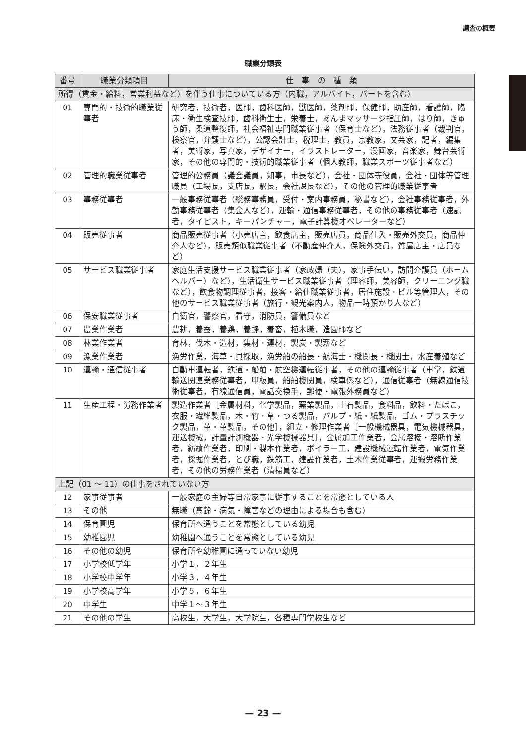調査の概要
職業分類表
| 番号 | 職業分類項目 | 仕 事 の 種 類 |
| --- | --- | --- |
| 所得（賃金・給料，営業利益など）を伴う仕事についている方（内職，アルバイト，パートを含む） | | |
| 01 | 専門的・技術的職業従事者 | 研究者，技術者，医師，歯科医師，獣医師，薬剤師，保健師，助産師，看護師，臨床・衛生検査技師，歯科衛生士，栄養士，あんまマッサージ指圧師，はり師，きゅう師，柔道整復師，社会福祉専門職業従事者（保育士など），法務従事者（裁判官，検察官，弁護士など），公認会計士，税理士，教員，宗教家，文芸家，記者，編集者，美術家，写真家，デザイナー，イラストレーター，漫画家，音楽家，舞台芸術家，その他の専門的・技術的職業従事者（個人教師，職業スポーツ従事者など） |
| 02 | 管理的職業従事者 | 管理的公務員（議会議員，知事，市長など），会社・団体等役員，会社・団体等管理職員（工場長，支店長，駅長，会社課長など），その他の管理的職業従事者 |
| 03 | 事務従事者 | 一般事務従事者（総務事務員，受付・案内事務員，秘書など），会社事務従事者，外勤事務従事者（集金人など），運輸・通信事務従事者，その他の事務従事者（速記者，タイピスト，キーパンチャー，電子計算機オペレーターなど） |
| 04 | 販売従事者 | 商品販売従事者（小売店主，飲食店主，販売店員，商品仕入・販売外交員，商品仲介人など），販売類似職業従事者（不動産仲介人，保険外交員，質屋店主・店員など） |
| 05 | サービス職業従事者 | 家庭生活支援サービス職業従事者（家政婦（夫），家事手伝い，訪問介護員（ホームヘルパー）など），生活衛生サービス職業従事者（理容師，美容師，クリーニング職など），飲食物調理従事者，接客・給仕職業従事者，居住施設・ビル等管理人，その他のサービス職業従事者（旅行・観光案内人，物品一時預かり人など） |
| 06 | 保安職業従事者 | 自衛官，警察官，看守，消防員，警備員など |
| 07 | 農業作業者 | 農耕，養蚕，養鶏，養蜂，養畜，植木職，造園師など |
| 08 | 林業作業者 | 育林，伐木・造材，集材・運材，製炭・製薪など |
| 09 | 漁業作業者 | 漁労作業，海草・貝採取，漁労船の船長・航海士・機関長・機関士，水産養殖など |
| 10 | 運輸・通信従事者 | 自動車運転者，鉄道・船舶・航空機運転従事者，その他の運輸従事者（車掌，鉄道輸送関連業務従事者，甲板員，船舶機関員，検車係など），通信従事者（無線通信技術従事者，有線通信員，電話交換手，郵便・電報外務員など） |
| 11 | 生産工程・労務作業者 | 製造作業者［金属材料，化学製品，窯業製品，土石製品，食料品，飲料・たばこ，衣服・繊維製品，木・竹・草・つる製品，パルプ・紙・紙製品，ゴム・プラスチック製品，革・革製品，その他］，組立・修理作業者［一般機械器具，電気機械器具，運送機械，計量計測機器・光学機械器具］，金属加工作業者，金属溶接・溶断作業者，紡績作業者，印刷・製本作業者，ボイラー工，建設機械運転作業者，電気作業者，採掘作業者，とび職，鉄筋工，建設作業者，土木作業従事者，運搬労務作業者，その他の労務作業者（清掃員など） |
| 上記（01 ～ 11）の仕事をされていない方 | | |
| 12 | 家事従事者 | 一般家庭の主婦等日常家事に従事することを常態としている人 |
| 13 | その他 | 無職（高齢・病気・障害などの理由による場合も含む） |
| 14 | 保育園児 | 保育所へ通うことを常態としている幼児 |
| 15 | 幼稚園児 | 幼稚園へ通うことを常態としている幼児 |
| 16 | その他の幼児 | 保育所や幼稚園に通っていない幼児 |
| 17 | 小学校低学年 | 小学１，２年生 |
| 18 | 小学校中学年 | 小学３，４年生 |
| 19 | 小学校高学年 | 小学５，６年生 |
| 20 | 中学生 | 中学１～３年生 |
| 21 | その他の学生 | 高校生，大学生，大学院生，各種専門学校生など |
— 23 —